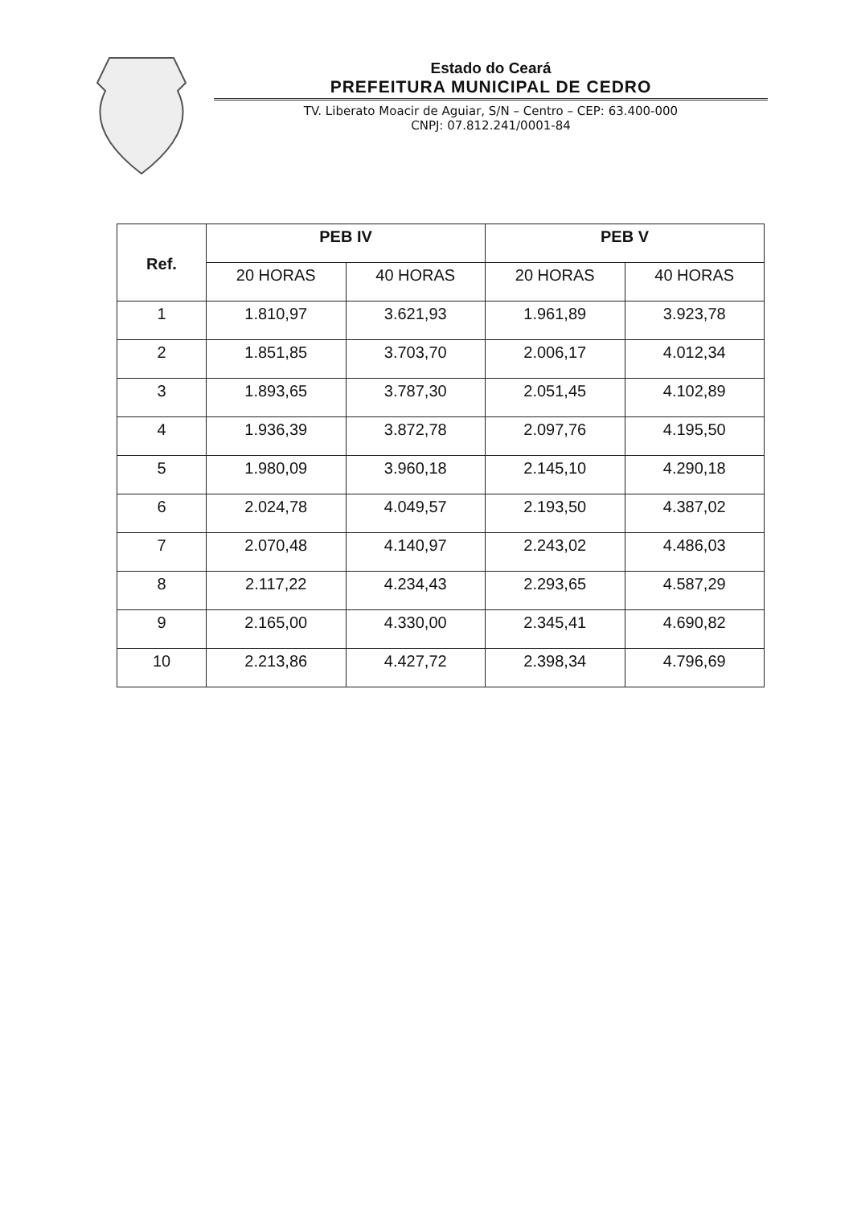Estado do Ceará
PREFEITURA MUNICIPAL DE CEDRO
TV. Liberato Moacir de Aguiar, S/N – Centro – CEP: 63.400-000
CNPJ: 07.812.241/0001-84
| Ref. | PEB IV | | PEB V | |
| --- | --- | --- | --- | --- |
| | 20 HORAS | 40 HORAS | 20 HORAS | 40 HORAS |
| 1 | 1.810,97 | 3.621,93 | 1.961,89 | 3.923,78 |
| 2 | 1.851,85 | 3.703,70 | 2.006,17 | 4.012,34 |
| 3 | 1.893,65 | 3.787,30 | 2.051,45 | 4.102,89 |
| 4 | 1.936,39 | 3.872,78 | 2.097,76 | 4.195,50 |
| 5 | 1.980,09 | 3.960,18 | 2.145,10 | 4.290,18 |
| 6 | 2.024,78 | 4.049,57 | 2.193,50 | 4.387,02 |
| 7 | 2.070,48 | 4.140,97 | 2.243,02 | 4.486,03 |
| 8 | 2.117,22 | 4.234,43 | 2.293,65 | 4.587,29 |
| 9 | 2.165,00 | 4.330,00 | 2.345,41 | 4.690,82 |
| 10 | 2.213,86 | 4.427,72 | 2.398,34 | 4.796,69 |